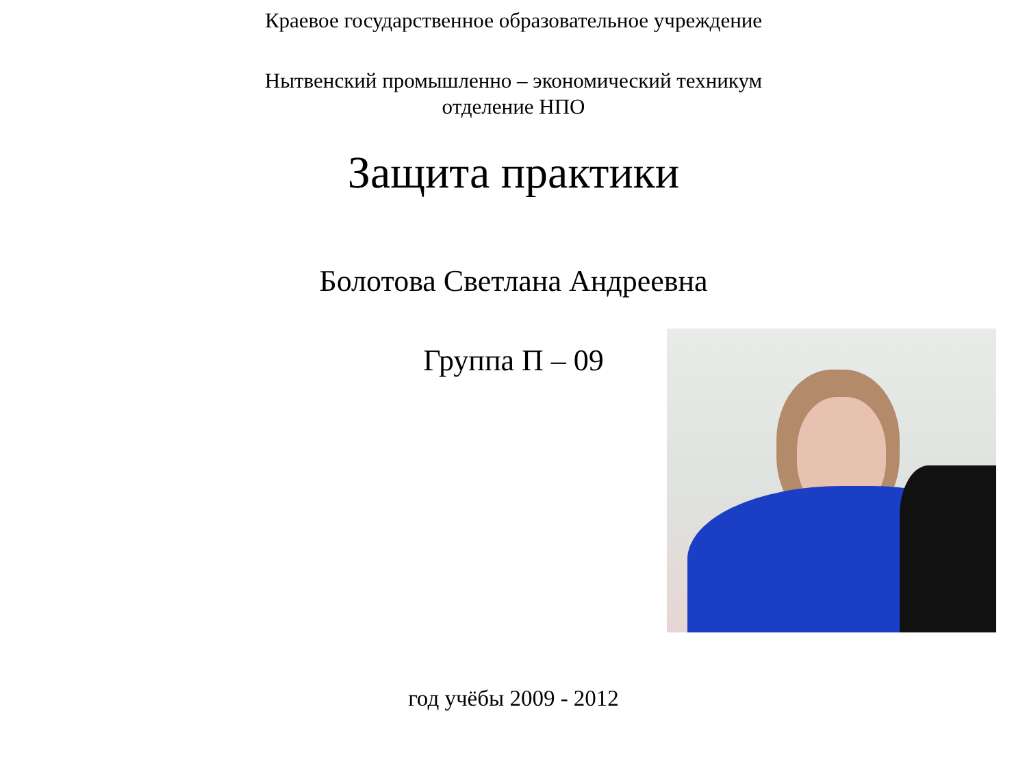Краевое государственное образовательное учреждение
Нытвенский промышленно – экономический техникум
отделение НПО
Защита практики
Болотова Светлана Андреевна
Группа П – 09
год учёбы 2009 - 2012